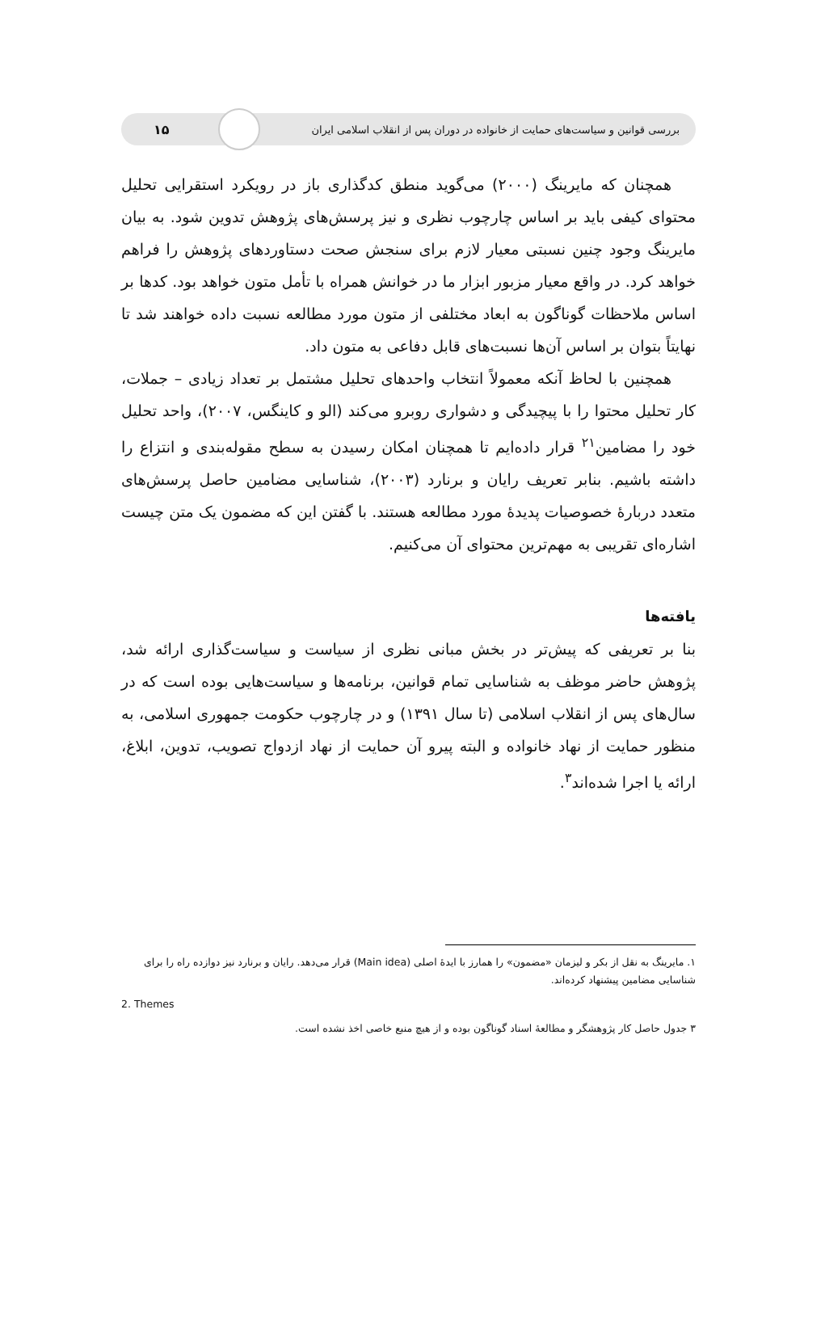بررسی قوانین و سیاست‌های حمایت از خانواده در دوران پس از انقلاب اسلامی ایران ۱۵
همچنان که مایرینگ (۲۰۰۰) می‌گوید منطق کدگذاری باز در رویکرد استقرایی تحلیل محتوای کیفی باید بر اساس چارچوب نظری و نیز پرسش‌های پژوهش تدوین شود. به بیان مایرینگ وجود چنین نسبتی معیار لازم برای سنجش صحت دستاوردهای پژوهش را فراهم خواهد کرد. در واقع معیار مزبور ابزار ما در خوانش همراه با تأمل متون خواهد بود. کدها بر اساس ملاحظات گوناگون به ابعاد مختلفی از متون مورد مطالعه نسبت داده خواهند شد تا نهایتاً بتوان بر اساس آن‌ها نسبت‌های قابل دفاعی به متون داد.
همچنین با لحاظ آنکه معمولاً انتخاب واحدهای تحلیل مشتمل بر تعداد زیادی – جملات، کار تحلیل محتوا را با پیچیدگی و دشواری روبرو می‌کند (الو و کاینگس، ۲۰۰۷)، واحد تحلیل خود را مضامین<sup>۲۱</sup> قرار داده‌ایم تا همچنان امکان رسیدن به سطح مقوله‌بندی و انتزاع را داشته باشیم. بنابر تعریف رایان و برنارد (۲۰۰۳)، شناسایی مضامین حاصل پرسش‌های متعدد دربارهٔ خصوصیات پدیدهٔ مورد مطالعه هستند. با گفتن این که مضمون یک متن چیست اشاره‌ای تقریبی به مهم‌ترین محتوای آن می‌کنیم.
یافته‌ها
بنا بر تعریفی که پیش‌تر در بخش مبانی نظری از سیاست و سیاست‌گذاری ارائه شد، پژوهش حاضر موظف به شناسایی تمام قوانین، برنامه‌ها و سیاست‌هایی بوده است که در سال‌های پس از انقلاب اسلامی (تا سال ۱۳۹۱) و در چارچوب حکومت جمهوری اسلامی، به منظور حمایت از نهاد خانواده و البته پیرو آن حمایت از نهاد ازدواج تصویب، تدوین، ابلاغ، ارائه یا اجرا شده‌اند<sup>۳</sup>.
۱. مایرینگ به نقل از بکر و لیزمان «مضمون» را همارز با ایدهٔ اصلی (Main idea) قرار می‌دهد. رایان و برنارد نیز دوازده راه را برای شناسایی مضامین پیشنهاد کرده‌اند.
2. Themes
۳ جدول حاصل کار پژوهشگر و مطالعهٔ اسناد گوناگون بوده و از هیچ منبع خاصی اخذ نشده است.